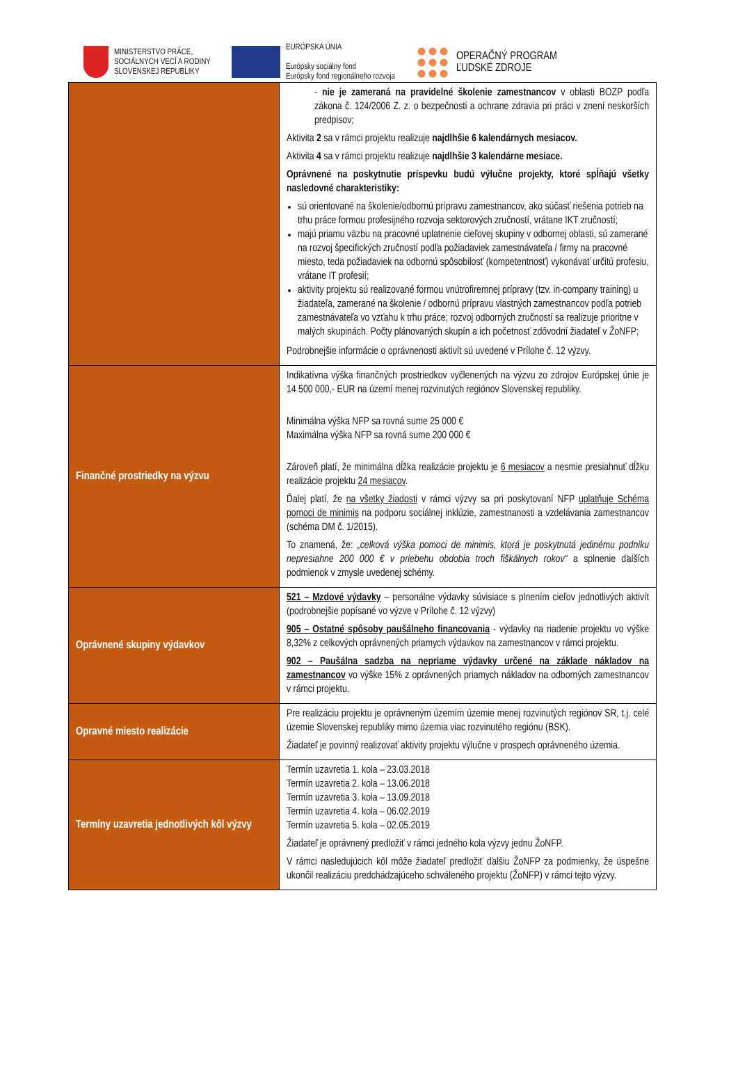MINISTERSTVO PRÁCE,
SOCIÁLNYCH VECÍ A RODINY
SLOVENSKEJ REPUBLIKY
EURÓPSKA ÚNIA
Európsky sociálny fond
Európsky fond regionálneho rozvoja
OPERAČNÝ PROGRAM
ĽUDSKÉ ZDROJE
| | - nie je zameraná na pravidelné školenie zamestnancov v oblasti BOZP podľa zákona č. 124/2006 Z. z. o bezpečnosti a ochrane zdravia pri práci v znení neskorších predpisov; Aktivita 2 sa v rámci projektu realizuje najdlhšie 6 kalendárnych mesiacov. Aktivita 4 sa v rámci projektu realizuje najdlhšie 3 kalendárne mesiace. Oprávnené na poskytnutie príspevku budú výlučne projekty, ktoré spĺňajú všetky nasledovné charakteristiky: sú orientované na školenie/odbornú prípravu zamestnancov, ako súčasť riešenia potrieb na trhu práce formou profesijného rozvoja sektorových zručností, vrátane IKT zručností; majú priamu väzbu na pracovné uplatnenie cieľovej skupiny v odbornej oblasti, sú zamerané na rozvoj špecifických zručností podľa požiadaviek zamestnávateľa / firmy na pracovné miesto, teda požiadaviek na odbornú spôsobilosť (kompetentnosť) vykonávať určitú profesiu, vrátane IT profesií; aktivity projektu sú realizované formou vnútrofiremnej prípravy (tzv. in-company training) u žiadateľa, zamerané na školenie / odbornú prípravu vlastných zamestnancov podľa potrieb zamestnávateľa vo vzťahu k trhu práce; rozvoj odborných zručností sa realizuje prioritne v malých skupinách. Počty plánovaných skupín a ich početnosť zdôvodní žiadateľ v ŽoNFP; Podrobnejšie informácie o oprávnenosti aktivít sú uvedené v Prílohe č. 12 výzvy. |
| Finančné prostriedky na výzvu | Indikatívna výška finančných prostriedkov vyčlenených na výzvu zo zdrojov Európskej únie je 14 500 000,- EUR na území menej rozvinutých regiónov Slovenskej republiky. Minimálna výška NFP sa rovná sume 25 000 € Maximálna výška NFP sa rovná sume 200 000 € Zároveň platí, že minimálna dĺžka realizácie projektu je 6 mesiacov a nesmie presiahnuť dĺžku realizácie projektu 24 mesiacov . Ďalej platí, že na všetky žiadosti v rámci výzvy sa pri poskytovaní NFP uplatňuje Schéma pomoci de minimis na podporu sociálnej inklúzie, zamestnanosti a vzdelávania zamestnancov (schéma DM č. 1/2015). To znamená, že: „celková výška pomoci de minimis, ktorá je poskytnutá jedinému podniku nepresiahne 200 000 € v priebehu obdobia troch fiškálnych rokov“ a splnenie ďalších podmienok v zmysle uvedenej schémy. |
| Oprávnené skupiny výdavkov | 521 – Mzdové výdavky – personálne výdavky súvisiace s plnením cieľov jednotlivých aktivít (podrobnejšie popísané vo výzve v Prílohe č. 12 výzvy) 905 – Ostatné spôsoby paušálneho financovania - výdavky na riadenie projektu vo výške 8,32% z celkových oprávnených priamych výdavkov na zamestnancov v rámci projektu. 902 – Paušálna sadzba na nepriame výdavky určené na základe nákladov na zamestnancov vo výške 15% z oprávnených priamych nákladov na odborných zamestnancov v rámci projektu. |
| Opravné miesto realizácie | Pre realizáciu projektu je oprávneným územím územie menej rozvinutých regiónov SR, t.j. celé územie Slovenskej republiky mimo územia viac rozvinutého regiónu (BSK). Žiadateľ je povinný realizovať aktivity projektu výlučne v prospech oprávneného územia. |
| Termíny uzavretia jednotlivých kôl výzvy | Termín uzavretia 1. kola – 23.03.2018 Termín uzavretia 2. kola – 13.06.2018 Termín uzavretia 3. kola – 13.09.2018 Termín uzavretia 4. kola – 06.02.2019 Termín uzavretia 5. kola – 02.05.2019 Žiadateľ je oprávnený predložiť v rámci jedného kola výzvy jednu ŽoNFP. V rámci nasledujúcich kôl môže žiadateľ predložiť ďalšiu ŽoNFP za podmienky, že úspešne ukončil realizáciu predchádzajúceho schváleného projektu (ŽoNFP) v rámci tejto výzvy. |